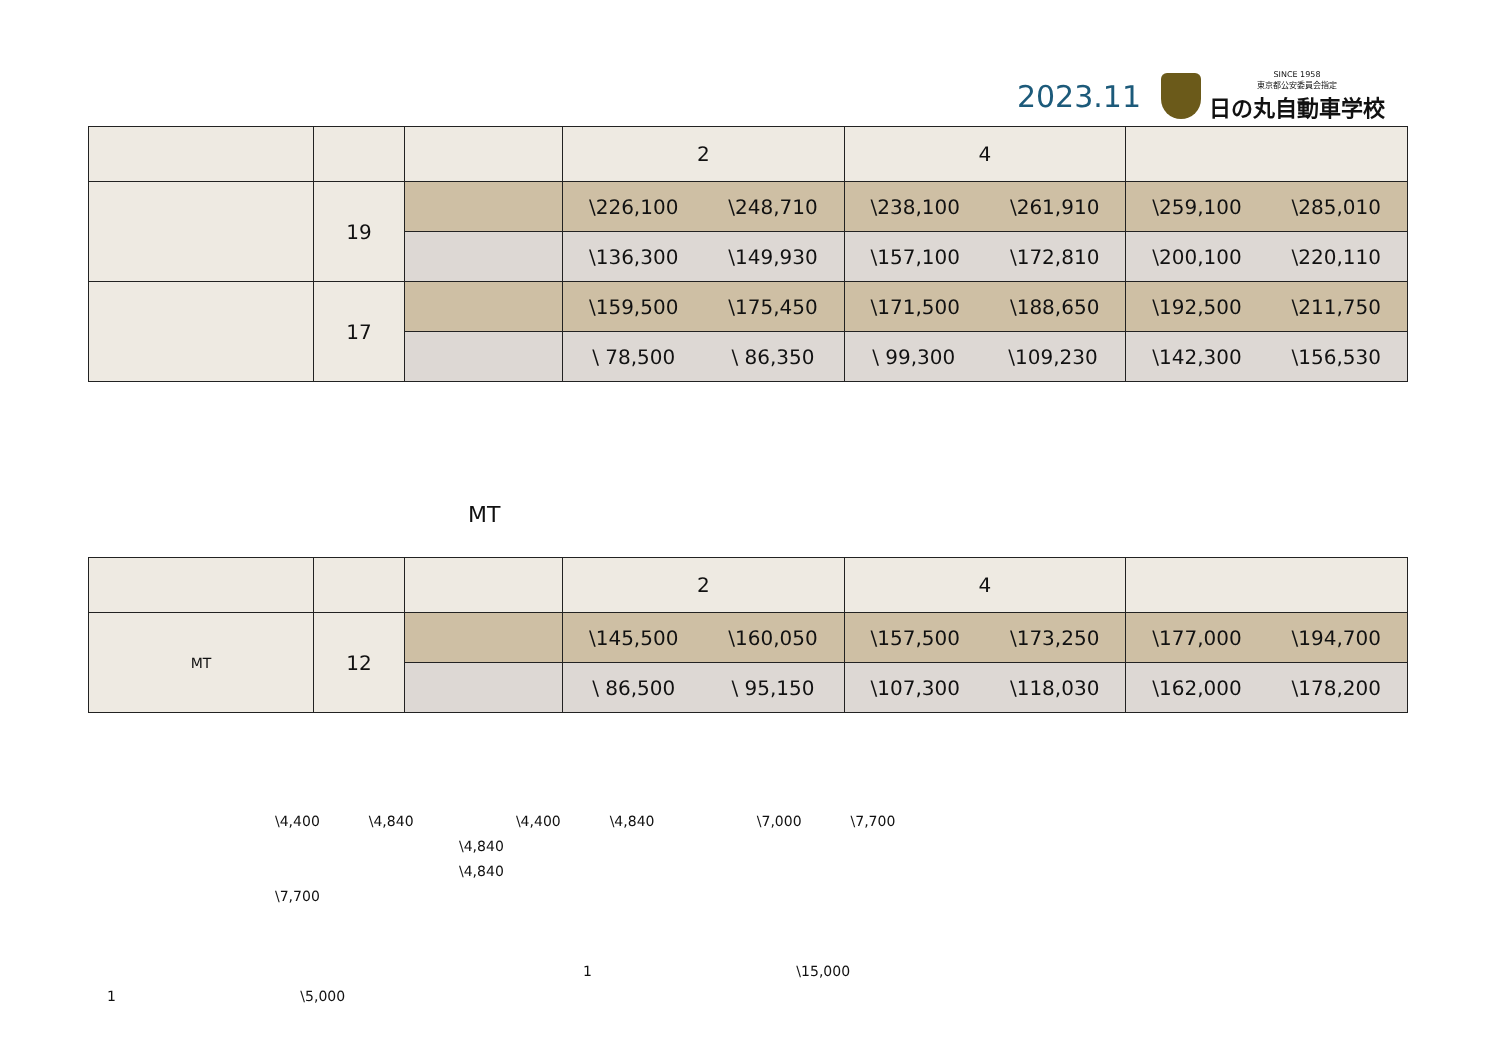2023.11
SINCE 1958
東京都公安委員会指定
日の丸自動車学校
| | | | 2 | 4 | |
| --- | --- | --- | --- | --- | --- |
| | 19 | | \226,100 \248,710 | \238,100 \261,910 | \259,100 \285,010 |
| | | | \136,300 \149,930 | \157,100 \172,810 | \200,100 \220,110 |
| | 17 | | \159,500 \175,450 | \171,500 \188,650 | \192,500 \211,750 |
| | | | \ 78,500 \ 86,350 | \ 99,300 \109,230 | \142,300 \156,530 |
MT
| | | | 2 | 4 | |
| --- | --- | --- | --- | --- | --- |
| MT | 12 | | \145,500 \160,050 | \157,500 \173,250 | \177,000 \194,700 |
| | | | \ 86,500 \ 95,150 | \107,300 \118,030 | \162,000 \178,200 |
\4,400 \4,840 \4,400 \4,840 \7,000 \7,700
\4,840
\4,840
\7,700
1 \15,000
1 \5,000